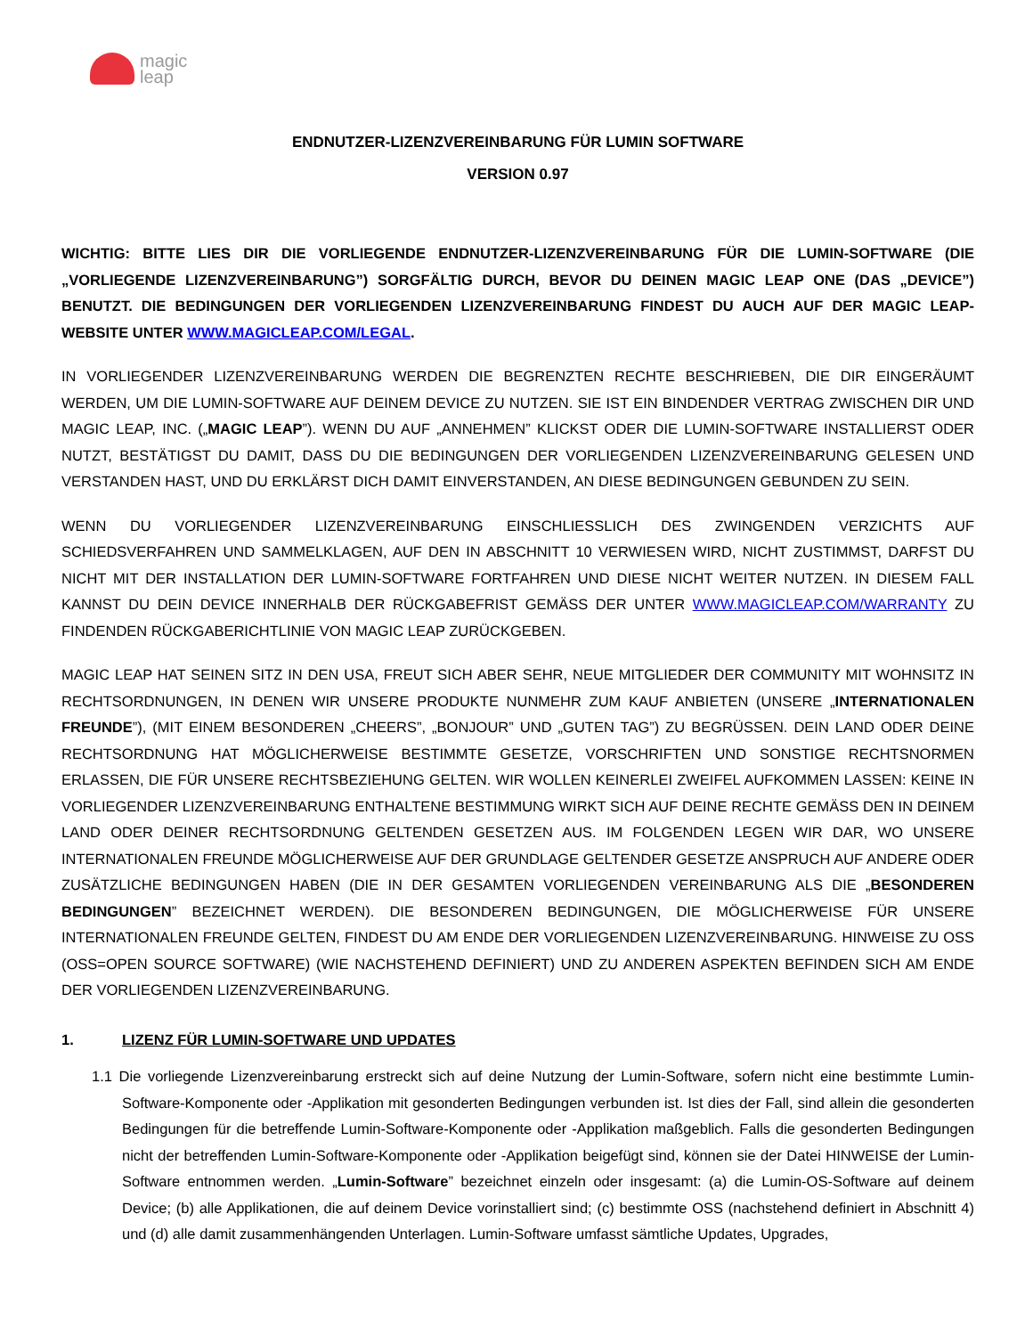magic
leap
ENDNUTZER-LIZENZVEREINBARUNG FÜR LUMIN SOFTWARE
VERSION 0.97
WICHTIG: BITTE LIES DIR DIE VORLIEGENDE ENDNUTZER-LIZENZVEREINBARUNG FÜR DIE LUMIN-SOFTWARE (DIE „VORLIEGENDE LIZENZVEREINBARUNG”) SORGFÄLTIG DURCH, BEVOR DU DEINEN MAGIC LEAP ONE (DAS „DEVICE”) BENUTZT. DIE BEDINGUNGEN DER VORLIEGENDEN LIZENZVEREINBARUNG FINDEST DU AUCH AUF DER MAGIC LEAP-WEBSITE UNTER WWW.MAGICLEAP.COM/LEGAL.
IN VORLIEGENDER LIZENZVEREINBARUNG WERDEN DIE BEGRENZTEN RECHTE BESCHRIEBEN, DIE DIR EINGERÄUMT WERDEN, UM DIE LUMIN-SOFTWARE AUF DEINEM DEVICE ZU NUTZEN. SIE IST EIN BINDENDER VERTRAG ZWISCHEN DIR UND MAGIC LEAP, INC. („MAGIC LEAP”). WENN DU AUF „ANNEHMEN” KLICKST ODER DIE LUMIN-SOFTWARE INSTALLIERST ODER NUTZT, BESTÄTIGST DU DAMIT, DASS DU DIE BEDINGUNGEN DER VORLIEGENDEN LIZENZVEREINBARUNG GELESEN UND VERSTANDEN HAST, UND DU ERKLÄRST DICH DAMIT EINVERSTANDEN, AN DIESE BEDINGUNGEN GEBUNDEN ZU SEIN.
WENN DU VORLIEGENDER LIZENZVEREINBARUNG EINSCHLIESSLICH DES ZWINGENDEN VERZICHTS AUF SCHIEDSVERFAHREN UND SAMMELKLAGEN, AUF DEN IN ABSCHNITT 10 VERWIESEN WIRD, NICHT ZUSTIMMST, DARFST DU NICHT MIT DER INSTALLATION DER LUMIN-SOFTWARE FORTFAHREN UND DIESE NICHT WEITER NUTZEN. IN DIESEM FALL KANNST DU DEIN DEVICE INNERHALB DER RÜCKGABEFRIST GEMÄSS DER UNTER WWW.MAGICLEAP.COM/WARRANTY ZU FINDENDEN RÜCKGABERICHTLINIE VON MAGIC LEAP ZURÜCKGEBEN.
MAGIC LEAP HAT SEINEN SITZ IN DEN USA, FREUT SICH ABER SEHR, NEUE MITGLIEDER DER COMMUNITY MIT WOHNSITZ IN RECHTSORDNUNGEN, IN DENEN WIR UNSERE PRODUKTE NUNMEHR ZUM KAUF ANBIETEN (UNSERE „INTERNATIONALEN FREUNDE”), (MIT EINEM BESONDEREN „CHEERS”, „BONJOUR” UND „GUTEN TAG”) ZU BEGRÜSSEN. DEIN LAND ODER DEINE RECHTSORDNUNG HAT MÖGLICHERWEISE BESTIMMTE GESETZE, VORSCHRIFTEN UND SONSTIGE RECHTSNORMEN ERLASSEN, DIE FÜR UNSERE RECHTSBEZIEHUNG GELTEN. WIR WOLLEN KEINERLEI ZWEIFEL AUFKOMMEN LASSEN: KEINE IN VORLIEGENDER LIZENZVEREINBARUNG ENTHALTENE BESTIMMUNG WIRKT SICH AUF DEINE RECHTE GEMÄSS DEN IN DEINEM LAND ODER DEINER RECHTSORDNUNG GELTENDEN GESETZEN AUS. IM FOLGENDEN LEGEN WIR DAR, WO UNSERE INTERNATIONALEN FREUNDE MÖGLICHERWEISE AUF DER GRUNDLAGE GELTENDER GESETZE ANSPRUCH AUF ANDERE ODER ZUSÄTZLICHE BEDINGUNGEN HABEN (DIE IN DER GESAMTEN VORLIEGENDEN VEREINBARUNG ALS DIE „BESONDEREN BEDINGUNGEN” BEZEICHNET WERDEN). DIE BESONDEREN BEDINGUNGEN, DIE MÖGLICHERWEISE FÜR UNSERE INTERNATIONALEN FREUNDE GELTEN, FINDEST DU AM ENDE DER VORLIEGENDEN LIZENZVEREINBARUNG. HINWEISE ZU OSS (OSS=OPEN SOURCE SOFTWARE) (WIE NACHSTEHEND DEFINIERT) UND ZU ANDEREN ASPEKTEN BEFINDEN SICH AM ENDE DER VORLIEGENDEN LIZENZVEREINBARUNG.
1. LIZENZ FÜR LUMIN-SOFTWARE UND UPDATES
1.1 Die vorliegende Lizenzvereinbarung erstreckt sich auf deine Nutzung der Lumin-Software, sofern nicht eine bestimmte Lumin-Software-Komponente oder -Applikation mit gesonderten Bedingungen verbunden ist. Ist dies der Fall, sind allein die gesonderten Bedingungen für die betreffende Lumin-Software-Komponente oder -Applikation maßgeblich. Falls die gesonderten Bedingungen nicht der betreffenden Lumin-Software-Komponente oder -Applikation beigefügt sind, können sie der Datei HINWEISE der Lumin-Software entnommen werden. „Lumin-Software” bezeichnet einzeln oder insgesamt: (a) die Lumin-OS-Software auf deinem Device; (b) alle Applikationen, die auf deinem Device vorinstalliert sind; (c) bestimmte OSS (nachstehend definiert in Abschnitt 4) und (d) alle damit zusammenhängenden Unterlagen. Lumin-Software umfasst sämtliche Updates, Upgrades,